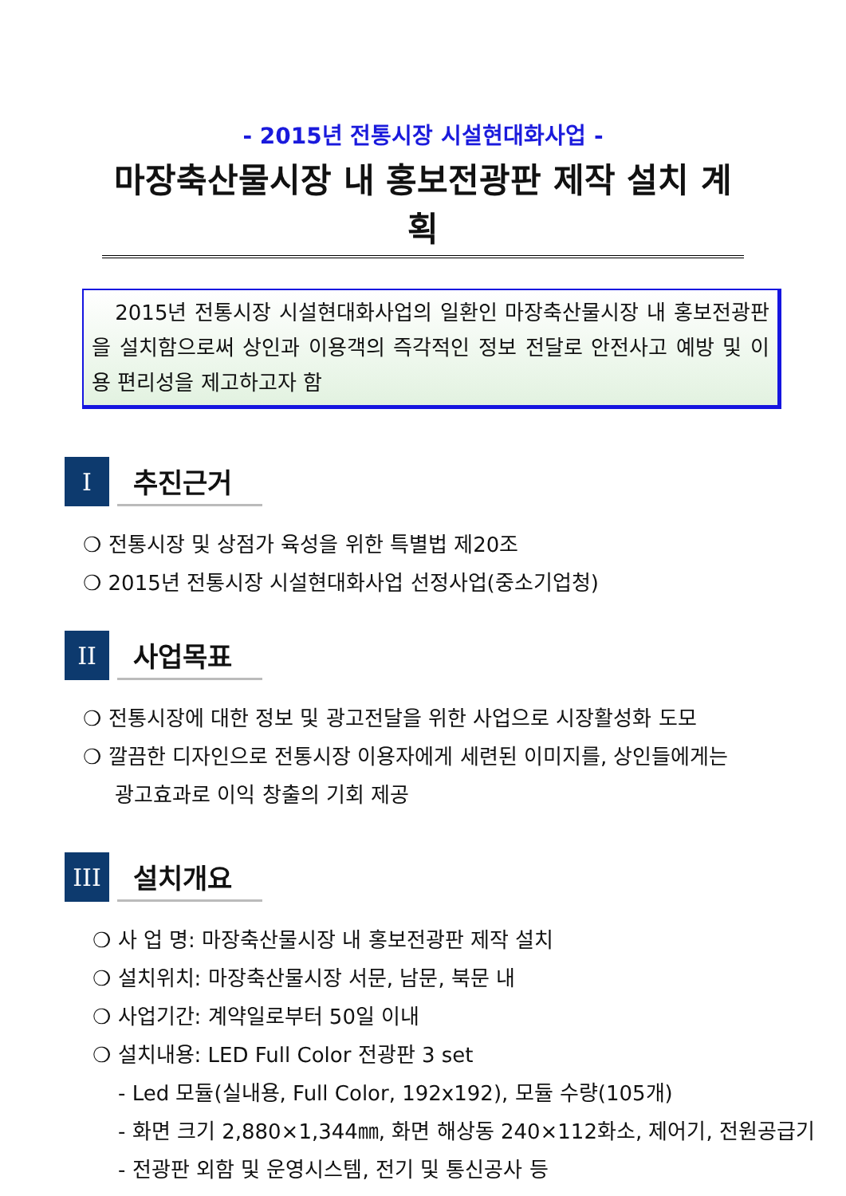- 2015년 전통시장 시설현대화사업 -
마장축산물시장 내 홍보전광판 제작 설치 계획
2015년 전통시장 시설현대화사업의 일환인 마장축산물시장 내 홍보전광판을 설치함으로써 상인과 이용객의 즉각적인 정보 전달로 안전사고 예방 및 이용 편리성을 제고하고자 함
I
추진근거
❍ 전통시장 및 상점가 육성을 위한 특별법 제20조
❍ 2015년 전통시장 시설현대화사업 선정사업(중소기업청)
II
사업목표
❍ 전통시장에 대한 정보 및 광고전달을 위한 사업으로 시장활성화 도모
❍ 깔끔한 디자인으로 전통시장 이용자에게 세련된 이미지를, 상인들에게는
광고효과로 이익 창출의 기회 제공
III
설치개요
❍ 사 업 명: 마장축산물시장 내 홍보전광판 제작 설치
❍ 설치위치: 마장축산물시장 서문, 남문, 북문 내
❍ 사업기간: 계약일로부터 50일 이내
❍ 설치내용: LED Full Color 전광판 3 set
- Led 모듈(실내용, Full Color, 192x192), 모듈 수량(105개)
- 화면 크기 2,880×1,344㎜, 화면 해상동 240×112화소, 제어기, 전원공급기
- 전광판 외함 및 운영시스템, 전기 및 통신공사 등